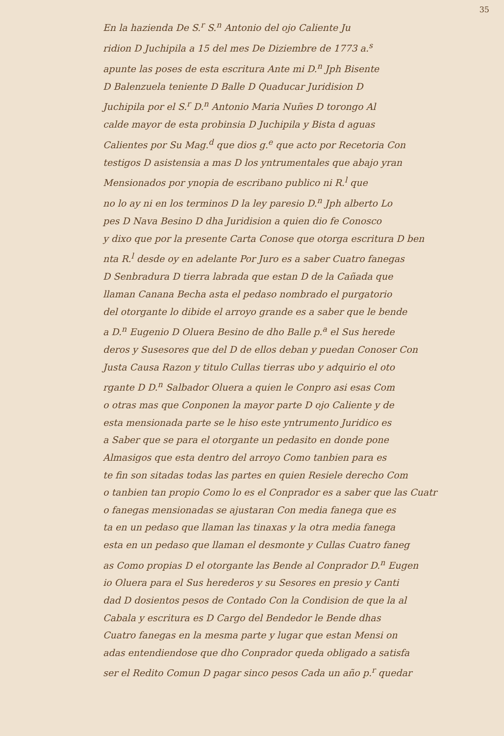35
En la hazienda De S.<sup>r</sup> S.<sup>n</sup> Antonio del ojo Caliente Ju
ridion D Juchipila a 15 del mes De Diziembre de 1773 a.<sup>s</sup>
apunte las poses de esta escritura Ante mi D.<sup>n</sup> Jph Bisente
D Balenzuela teniente D Balle D Quaducar Juridision D
Juchipila por el S.<sup>r</sup> D.<sup>n</sup> Antonio Maria Nuñes D torongo Al
calde mayor de esta probinsia D Juchipila y Bista d aguas
Calientes por Su Mag.<sup>d</sup> que dios g.<sup>e</sup> que acto por Recetoria Con
testigos D asistensia a mas D los yntrumentales que abajo yran
Mensionados por ynopia de escribano publico ni R.<sup>l</sup> que
no lo ay ni en los terminos D la ley paresio D.<sup>n</sup> Jph alberto Lo
pes D Nava Besino D dha Juridision a quien dio fe Conosco
y dixo que por la presente Carta Conose que otorga escritura D ben
nta R.<sup>l</sup> desde oy en adelante Por Juro es a saber Cuatro fanegas
D Senbradura D tierra labrada que estan D de la Cañada que
llaman Canana Becha asta el pedaso nombrado el purgatorio
del otorgante lo dibide el arroyo grande es a saber que le bende
a D.<sup>n</sup> Eugenio D Oluera Besino de dho Balle p.<sup>a</sup> el Sus herede
deros y Susesores que del D de ellos deban y puedan Conoser Con
Justa Causa Razon y titulo Cullas tierras ubo y adquirio el oto
rgante D D.<sup>n</sup> Salbador Oluera a quien le Conpro asi esas Com
o otras mas que Conponen la mayor parte D ojo Caliente y de
esta mensionada parte se le hiso este yntrumento Juridico es
a Saber que se para el otorgante un pedasito en donde pone
Almasigos que esta dentro del arroyo Como tanbien para es
te fin son sitadas todas las partes en quien Resiele derecho Com
o tanbien tan propio Como lo es el Conprador es a saber que las Cuatr
o fanegas mensionadas se ajustaran Con media fanega que es
ta en un pedaso que llaman las tinaxas y la otra media fanega
esta en un pedaso que llaman el desmonte y Cullas Cuatro faneg
as Como propias D el otorgante las Bende al Conprador D.<sup>n</sup> Eugen
io Oluera para el Sus herederos y su Sesores en presio y Canti
dad D dosientos pesos de Contado Con la Condision de que la al
Cabala y escritura es D Cargo del Bendedor le Bende dhas
Cuatro fanegas en la mesma parte y lugar que estan Mensi on
adas entendiendose que dho Conprador queda obligado a satisfa
ser el Redito Comun D pagar sinco pesos Cada un año p.<sup>r</sup> quedar